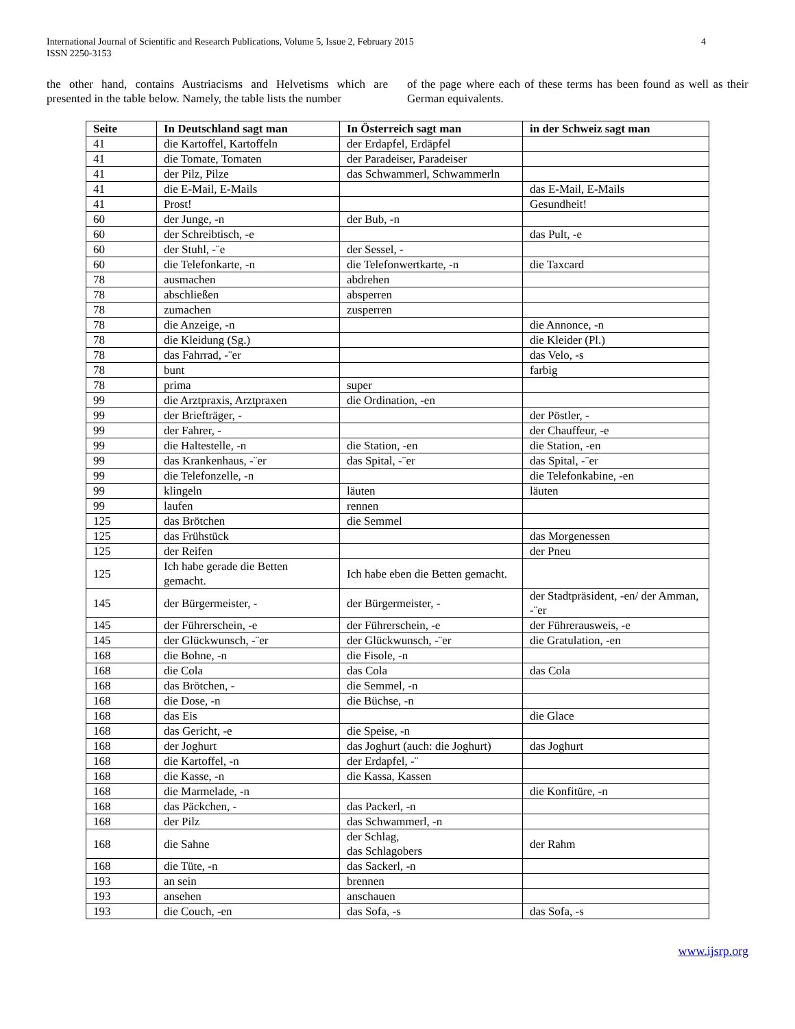International Journal of Scientific and Research Publications, Volume 5, Issue 2, February 2015
ISSN 2250-3153
4
the other hand, contains Austriacisms and Helvetisms which are presented in the table below. Namely, the table lists the number
of the page where each of these terms has been found as well as their German equivalents.
| Seite | In Deutschland sagt man | In Österreich sagt man | in der Schweiz sagt man |
| --- | --- | --- | --- |
| 41 | die Kartoffel, Kartoffeln | der Erdapfel, Erdäpfel | |
| 41 | die Tomate, Tomaten | der Paradeiser, Paradeiser | |
| 41 | der Pilz, Pilze | das Schwammerl, Schwammerln | |
| 41 | die E-Mail, E-Mails | | das E-Mail, E-Mails |
| 41 | Prost! | | Gesundheit! |
| 60 | der Junge, -n | der Bub, -n | |
| 60 | der Schreibtisch, -e | | das Pult, -e |
| 60 | der Stuhl, -¨e | der Sessel, - | |
| 60 | die Telefonkarte, -n | die Telefonwertkarte, -n | die Taxcard |
| 78 | ausmachen | abdrehen | |
| 78 | abschließen | absperren | |
| 78 | zumachen | zusperren | |
| 78 | die Anzeige, -n | | die Annonce, -n |
| 78 | die Kleidung (Sg.) | | die Kleider (Pl.) |
| 78 | das Fahrrad, -¨er | | das Velo, -s |
| 78 | bunt | | farbig |
| 78 | prima | super | |
| 99 | die Arztpraxis, Arztpraxen | die Ordination, -en | |
| 99 | der Briefträger, - | | der Pöstler, - |
| 99 | der Fahrer, - | | der Chauffeur, -e |
| 99 | die Haltestelle, -n | die Station, -en | die Station, -en |
| 99 | das Krankenhaus, -¨er | das Spital, -¨er | das Spital, -¨er |
| 99 | die Telefonzelle, -n | | die Telefonkabine, -en |
| 99 | klingeln | läuten | läuten |
| 99 | laufen | rennen | |
| 125 | das Brötchen | die Semmel | |
| 125 | das Frühstück | | das Morgenessen |
| 125 | der Reifen | | der Pneu |
| 125 | Ich habe gerade die Betten gemacht. | Ich habe eben die Betten gemacht. | |
| 145 | der Bürgermeister, - | der Bürgermeister, - | der Stadtpräsident, -en/ der Amman, -¨er |
| 145 | der Führerschein, -e | der Führerschein, -e | der Führerausweis, -e |
| 145 | der Glückwunsch, -¨er | der Glückwunsch, -¨er | die Gratulation, -en |
| 168 | die Bohne, -n | die Fisole, -n | |
| 168 | die Cola | das Cola | das Cola |
| 168 | das Brötchen, - | die Semmel, -n | |
| 168 | die Dose, -n | die Büchse, -n | |
| 168 | das Eis | | die Glace |
| 168 | das Gericht, -e | die Speise, -n | |
| 168 | der Joghurt | das Joghurt (auch: die Joghurt) | das Joghurt |
| 168 | die Kartoffel, -n | der Erdapfel, -¨ | |
| 168 | die Kasse, -n | die Kassa, Kassen | |
| 168 | die Marmelade, -n | | die Konfitüre, -n |
| 168 | das Päckchen, - | das Packerl, -n | |
| 168 | der Pilz | das Schwammerl, -n | |
| 168 | die Sahne | der Schlag, das Schlagobers | der Rahm |
| 168 | die Tüte, -n | das Sackerl, -n | |
| 193 | an sein | brennen | |
| 193 | ansehen | anschauen | |
| 193 | die Couch, -en | das Sofa, -s | das Sofa, -s |
www.ijsrp.org